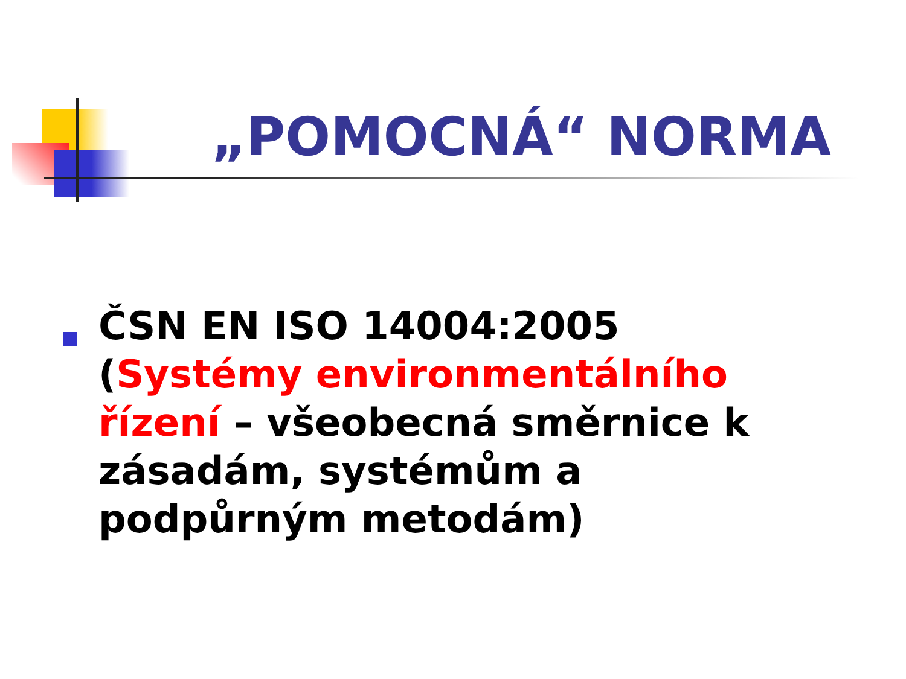„POMOCNÁ“ NORMA
ČSN EN ISO 14004:2005 (Systémy environmentálního řízení – všeobecná směrnice k zásadám, systémům a podpůrným metodám)